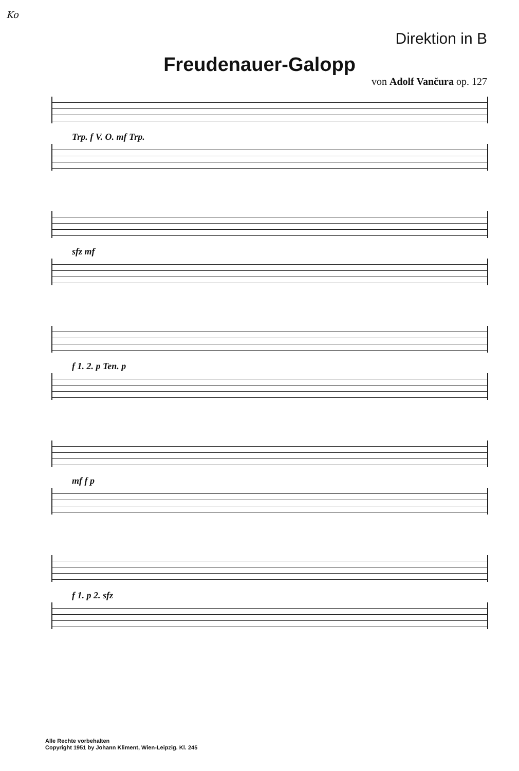Ko
Direktion in B
Freudenauer-Galopp
von Adolf Vančura op. 127
Trp. f V. O. mf Trp.
sfz mf
f 1. 2. p Ten. p
mf f p
f 1. p 2. sfz
Alle Rechte vorbehalten
Copyright 1951 by Johann Kliment, Wien-Leipzig. Kl. 245